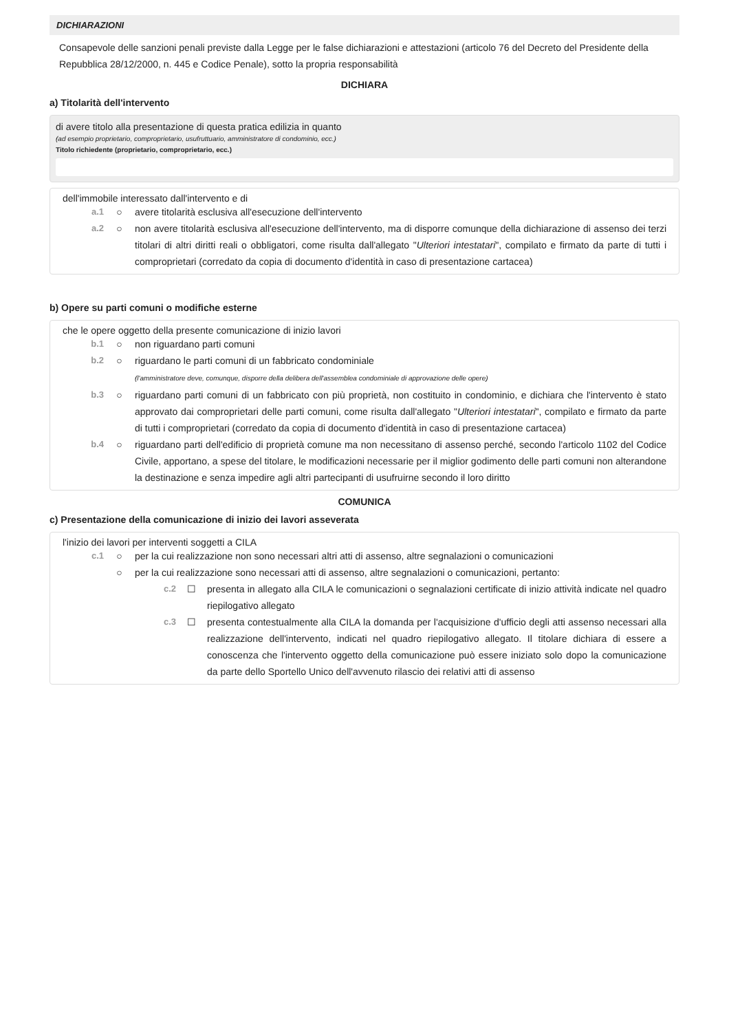DICHIARAZIONI
Consapevole delle sanzioni penali previste dalla Legge per le false dichiarazioni e attestazioni (articolo 76 del Decreto del Presidente della Repubblica 28/12/2000, n. 445 e Codice Penale), sotto la propria responsabilità
DICHIARA
a) Titolarità dell'intervento
di avere titolo alla presentazione di questa pratica edilizia in quanto
(ad esempio proprietario, comproprietario, usufruttuario, amministratore di condominio, ecc.)
Titolo richiedente (proprietario, comproprietario, ecc.)
dell'immobile interessato dall'intervento e di
a.1 ○ avere titolarità esclusiva all'esecuzione dell'intervento
a.2 ○ non avere titolarità esclusiva all'esecuzione dell'intervento, ma di disporre comunque della dichiarazione di assenso dei terzi titolari di altri diritti reali o obbligatori, come risulta dall'allegato "Ulteriori intestatari", compilato e firmato da parte di tutti i comproprietari (corredato da copia di documento d'identità in caso di presentazione cartacea)
b) Opere su parti comuni o modifiche esterne
che le opere oggetto della presente comunicazione di inizio lavori
b.1 ○ non riguardano parti comuni
b.2 ○ riguardano le parti comuni di un fabbricato condominiale
(l'amministratore deve, comunque, disporre della delibera dell'assemblea condominiale di approvazione delle opere)
b.3 ○ riguardano parti comuni di un fabbricato con più proprietà, non costituito in condominio, e dichiara che l'intervento è stato approvato dai comproprietari delle parti comuni, come risulta dall'allegato "Ulteriori intestatari", compilato e firmato da parte di tutti i comproprietari (corredato da copia di documento d'identità in caso di presentazione cartacea)
b.4 ○ riguardano parti dell'edificio di proprietà comune ma non necessitano di assenso perché, secondo l'articolo 1102 del Codice Civile, apportano, a spese del titolare, le modificazioni necessarie per il miglior godimento delle parti comuni non alterandone la destinazione e senza impedire agli altri partecipanti di usufruirne secondo il loro diritto
COMUNICA
c) Presentazione della comunicazione di inizio dei lavori asseverata
l'inizio dei lavori per interventi soggetti a CILA
c.1 ○ per la cui realizzazione non sono necessari altri atti di assenso, altre segnalazioni o comunicazioni
○ per la cui realizzazione sono necessari atti di assenso, altre segnalazioni o comunicazioni, pertanto:
c.2 ☐ presenta in allegato alla CILA le comunicazioni o segnalazioni certificate di inizio attività indicate nel quadro riepilogativo allegato
c.3 ☐ presenta contestualmente alla CILA la domanda per l'acquisizione d'ufficio degli atti assenso necessari alla realizzazione dell'intervento, indicati nel quadro riepilogativo allegato. Il titolare dichiara di essere a conoscenza che l'intervento oggetto della comunicazione può essere iniziato solo dopo la comunicazione da parte dello Sportello Unico dell'avvenuto rilascio dei relativi atti di assenso